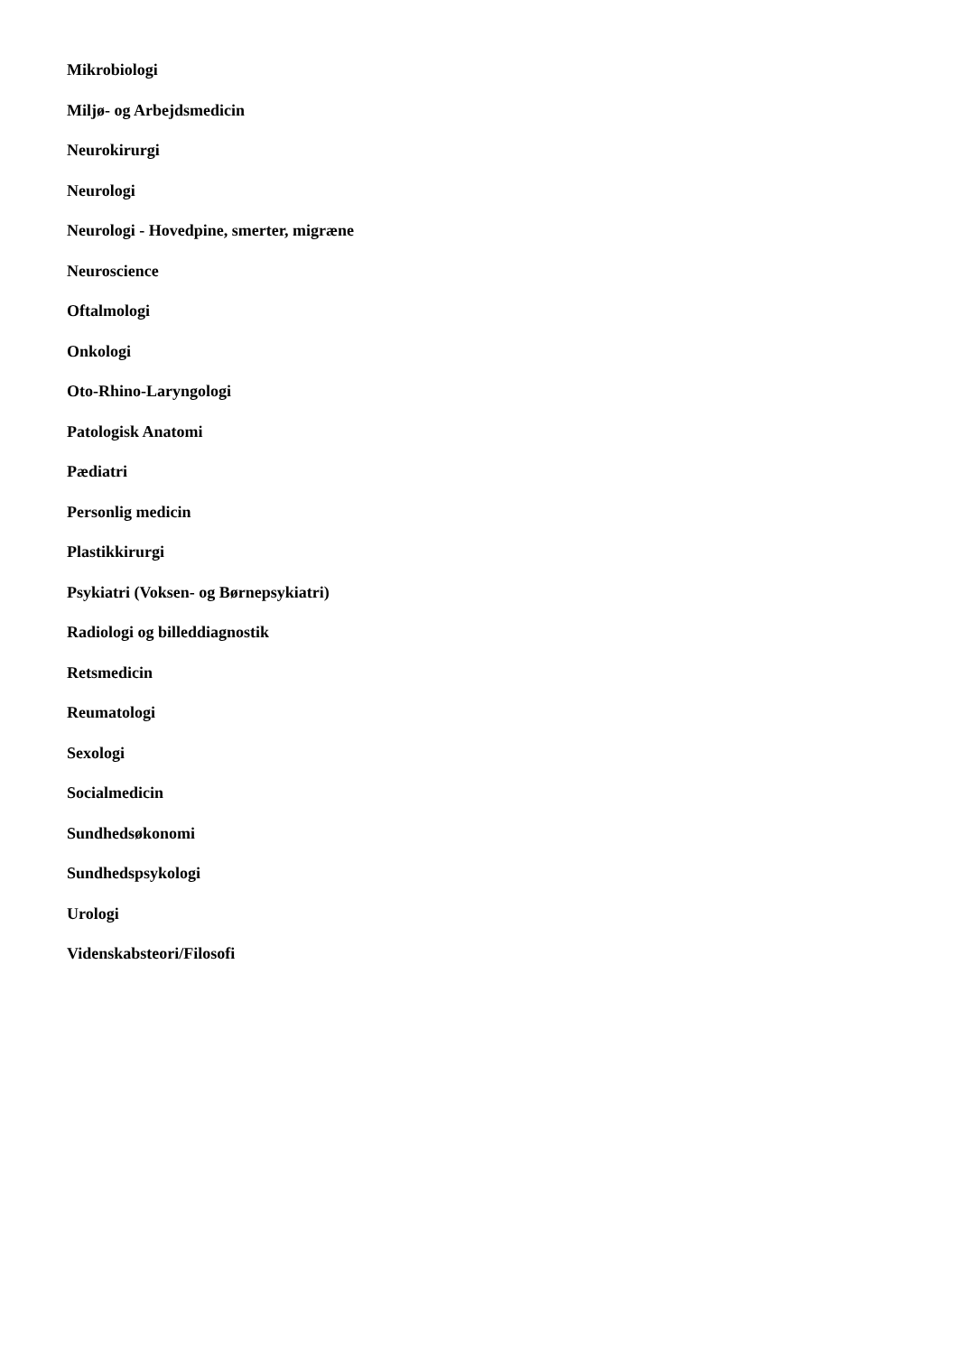Mikrobiologi
Miljø- og Arbejdsmedicin
Neurokirurgi
Neurologi
Neurologi - Hovedpine, smerter, migræne
Neuroscience
Oftalmologi
Onkologi
Oto-Rhino-Laryngologi
Patologisk Anatomi
Pædiatri
Personlig medicin
Plastikkirurgi
Psykiatri (Voksen- og Børnepsykiatri)
Radiologi og billeddiagnostik
Retsmedicin
Reumatologi
Sexologi
Socialmedicin
Sundhedsøkonomi
Sundhedspsykologi
Urologi
Videnskabsteori/Filosofi